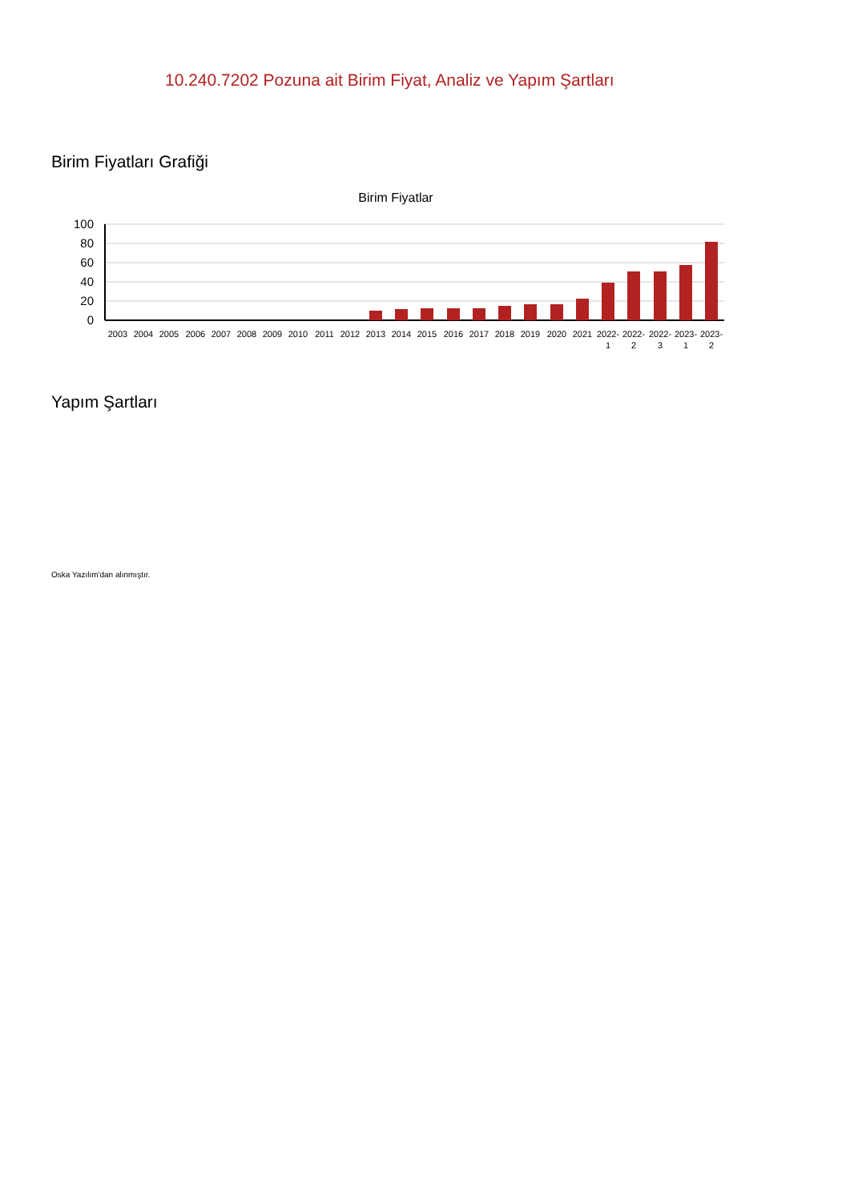10.240.7202 Pozuna ait Birim Fiyat, Analiz ve Yapım Şartları
Birim Fiyatları Grafiği
Birim Fiyatlar
100
80
60
40
20
0
2003
2004
2005
2006
2007
2008
2009
2010
2011
2012
2013
2014
2015
2016
2017
2018
2019
2020
2021
2022-
1
2022-
2
2022-
3
2023-
1
2023-
2
Yapım Şartları
Oska Yazılım'dan alınmıştır.